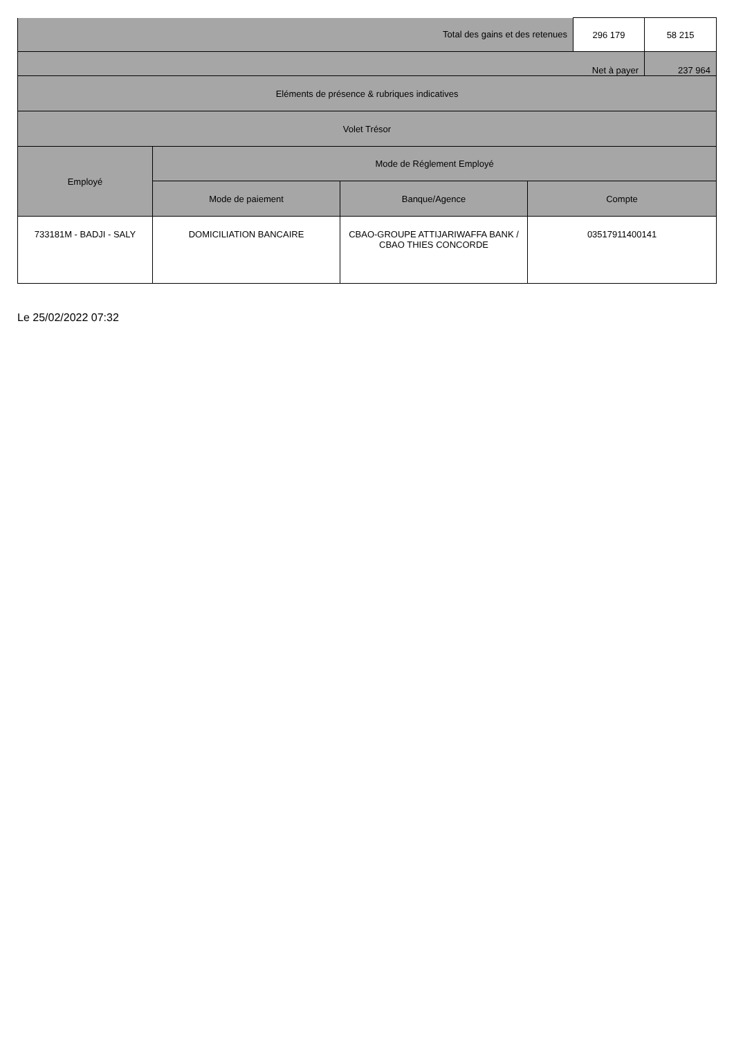| Total des gains et des retenues | | | | 296 179 | 58 215 |
| Net à payer | | | | | 237 964 |
| Eléments de présence & rubriques indicatives | | | | | |
| Volet Trésor | | | | | |
| Employé | Mode de Réglement Employé | | | | |
| | Mode de paiement | Banque/Agence | Compte | | |
| 733181M - BADJI - SALY | DOMICILIATION BANCAIRE | CBAO-GROUPE ATTIJARIWAFFA BANK / CBAO THIES CONCORDE | 03517911400141 | | |
Le 25/02/2022 07:32